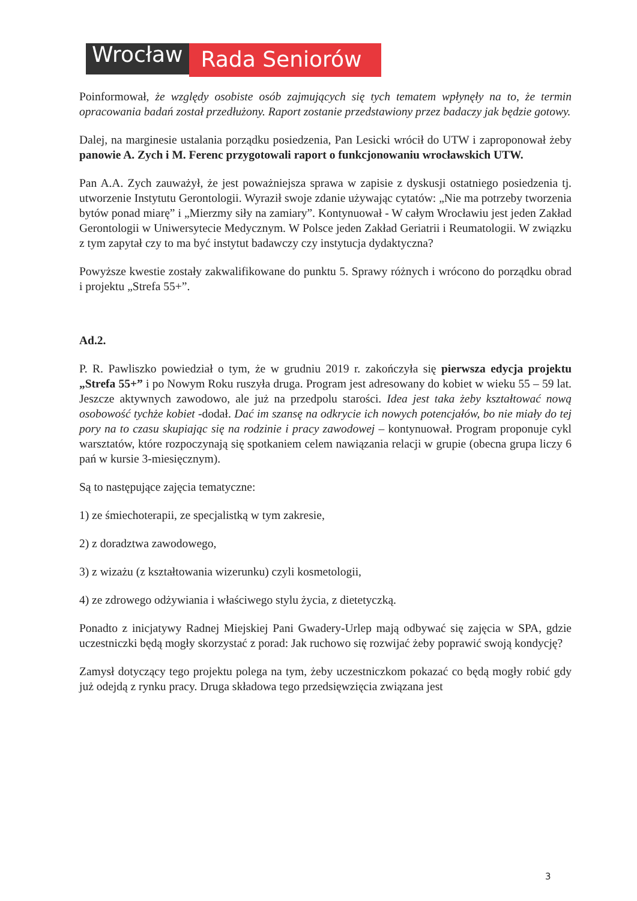Wrocław
Rada Seniorów
Poinformował, że względy osobiste osób zajmujących się tych tematem wpłynęły na to, że termin opracowania badań został przedłużony. Raport zostanie przedstawiony przez badaczy jak będzie gotowy.
Dalej, na marginesie ustalania porządku posiedzenia, Pan Lesicki wrócił do UTW i zaproponował żeby panowie A. Zych i M. Ferenc przygotowali raport o funkcjonowaniu wrocławskich UTW.
Pan A.A. Zych zauważył, że jest poważniejsza sprawa w zapisie z dyskusji ostatniego posiedzenia tj. utworzenie Instytutu Gerontologii. Wyraził swoje zdanie używając cytatów: „Nie ma potrzeby tworzenia bytów ponad miarę” i „Mierzmy siły na zamiary”. Kontynuował - W całym Wrocławiu jest jeden Zakład Gerontologii w Uniwersytecie Medycznym. W Polsce jeden Zakład Geriatrii i Reumatologii. W związku z tym zapytał czy to ma być instytut badawczy czy instytucja dydaktyczna?
Powyższe kwestie zostały zakwalifikowane do punktu 5. Sprawy różnych i wrócono do porządku obrad i projektu „Strefa 55+”.
Ad.2.
P. R. Pawliszko powiedział o tym, że w grudniu 2019 r. zakończyła się pierwsza edycja projektu „Strefa 55+” i po Nowym Roku ruszyła druga. Program jest adresowany do kobiet w wieku 55 – 59 lat. Jeszcze aktywnych zawodowo, ale już na przedpolu starości. Idea jest taka żeby kształtować nową osobowość tychże kobiet -dodał. Dać im szansę na odkrycie ich nowych potencjałów, bo nie miały do tej pory na to czasu skupiając się na rodzinie i pracy zawodowej – kontynuował. Program proponuje cykl warsztatów, które rozpoczynają się spotkaniem celem nawiązania relacji w grupie (obecna grupa liczy 6 pań w kursie 3-miesięcznym).
Są to następujące zajęcia tematyczne:
1) ze śmiechoterapii, ze specjalistką w tym zakresie,
2) z doradztwa zawodowego,
3) z wizażu (z kształtowania wizerunku) czyli kosmetologii,
4) ze zdrowego odżywiania i właściwego stylu życia, z dietetyczką.
Ponadto z inicjatywy Radnej Miejskiej Pani Gwadery-Urlep mają odbywać się zajęcia w SPA, gdzie uczestniczki będą mogły skorzystać z porad: Jak ruchowo się rozwijać żeby poprawić swoją kondycję?
Zamysł dotyczący tego projektu polega na tym, żeby uczestniczkom pokazać co będą mogły robić gdy już odejdą z rynku pracy. Druga składowa tego przedsięwzięcia związana jest
3